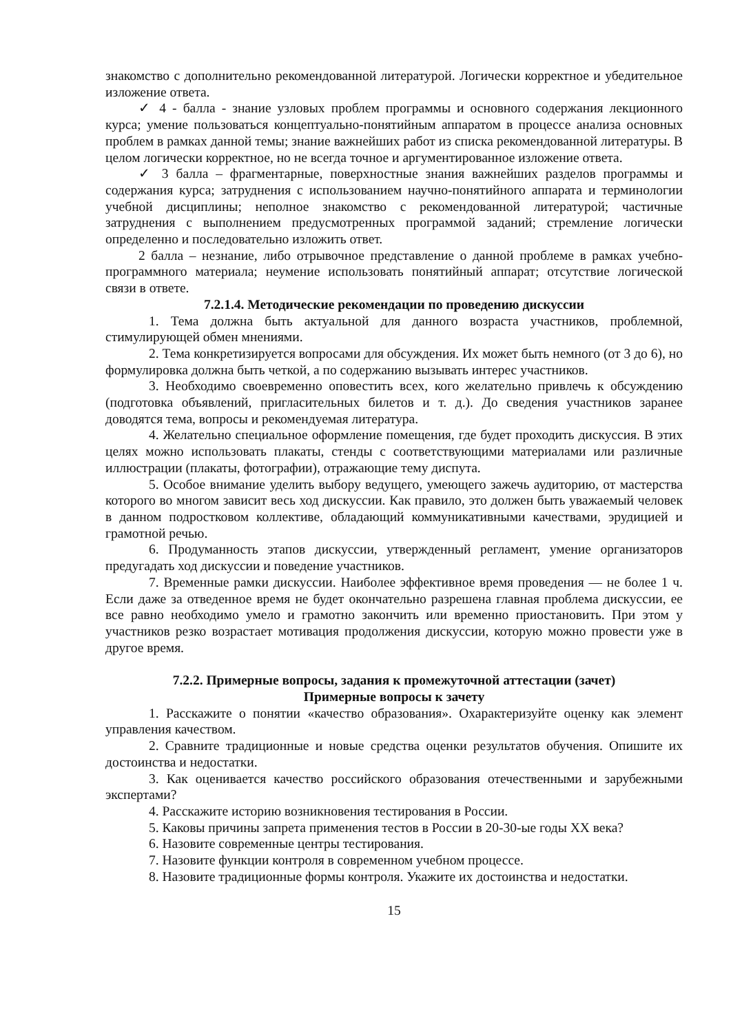знакомство с дополнительно рекомендованной литературой. Логически корректное и убедительное изложение ответа.
✓ 4 - балла - знание узловых проблем программы и основного содержания лекционного курса; умение пользоваться концептуально-понятийным аппаратом в процессе анализа основных проблем в рамках данной темы; знание важнейших работ из списка рекомендованной литературы. В целом логически корректное, но не всегда точное и аргументированное изложение ответа.
✓ 3 балла – фрагментарные, поверхностные знания важнейших разделов программы и содержания курса; затруднения с использованием научно-понятийного аппарата и терминологии учебной дисциплины; неполное знакомство с рекомендованной литературой; частичные затруднения с выполнением предусмотренных программой заданий; стремление логически определенно и последовательно изложить ответ.
2 балла – незнание, либо отрывочное представление о данной проблеме в рамках учебно-программного материала; неумение использовать понятийный аппарат; отсутствие логической связи в ответе.
7.2.1.4. Методические рекомендации по проведению дискуссии
1. Тема должна быть актуальной для данного возраста участников, проблемной, стимулирующей обмен мнениями.
2. Тема конкретизируется вопросами для обсуждения. Их может быть немного (от 3 до 6), но формулировка должна быть четкой, а по содержанию вызывать интерес участников.
3. Необходимо своевременно оповестить всех, кого желательно привлечь к обсуждению (подготовка объявлений, пригласительных билетов и т. д.). До сведения участников заранее доводятся тема, вопросы и рекомендуемая литература.
4. Желательно специальное оформление помещения, где будет проходить дискуссия. В этих целях можно использовать плакаты, стенды с соответствующими материалами или различные иллюстрации (плакаты, фотографии), отражающие тему диспута.
5. Особое внимание уделить выбору ведущего, умеющего зажечь аудиторию, от мастерства которого во многом зависит весь ход дискуссии. Как правило, это должен быть уважаемый человек в данном подростковом коллективе, обладающий коммуникативными качествами, эрудицией и грамотной речью.
6. Продуманность этапов дискуссии, утвержденный регламент, умение организаторов предугадать ход дискуссии и поведение участников.
7. Временные рамки дискуссии. Наиболее эффективное время проведения — не более 1 ч. Если даже за отведенное время не будет окончательно разрешена главная проблема дискуссии, ее все равно необходимо умело и грамотно закончить или временно приостановить. При этом у участников резко возрастает мотивация продолжения дискуссии, которую можно провести уже в другое время.
7.2.2. Примерные вопросы, задания к промежуточной аттестации (зачет)
Примерные вопросы к зачету
1. Расскажите о понятии «качество образования». Охарактеризуйте оценку как элемент управления качеством.
2. Сравните традиционные и новые средства оценки результатов обучения. Опишите их достоинства и недостатки.
3. Как оценивается качество российского образования отечественными и зарубежными экспертами?
4. Расскажите историю возникновения тестирования в России.
5. Каковы причины запрета применения тестов в России в 20-30-ые годы XX века?
6. Назовите современные центры тестирования.
7. Назовите функции контроля в современном учебном процессе.
8. Назовите традиционные формы контроля. Укажите их достоинства и недостатки.
15